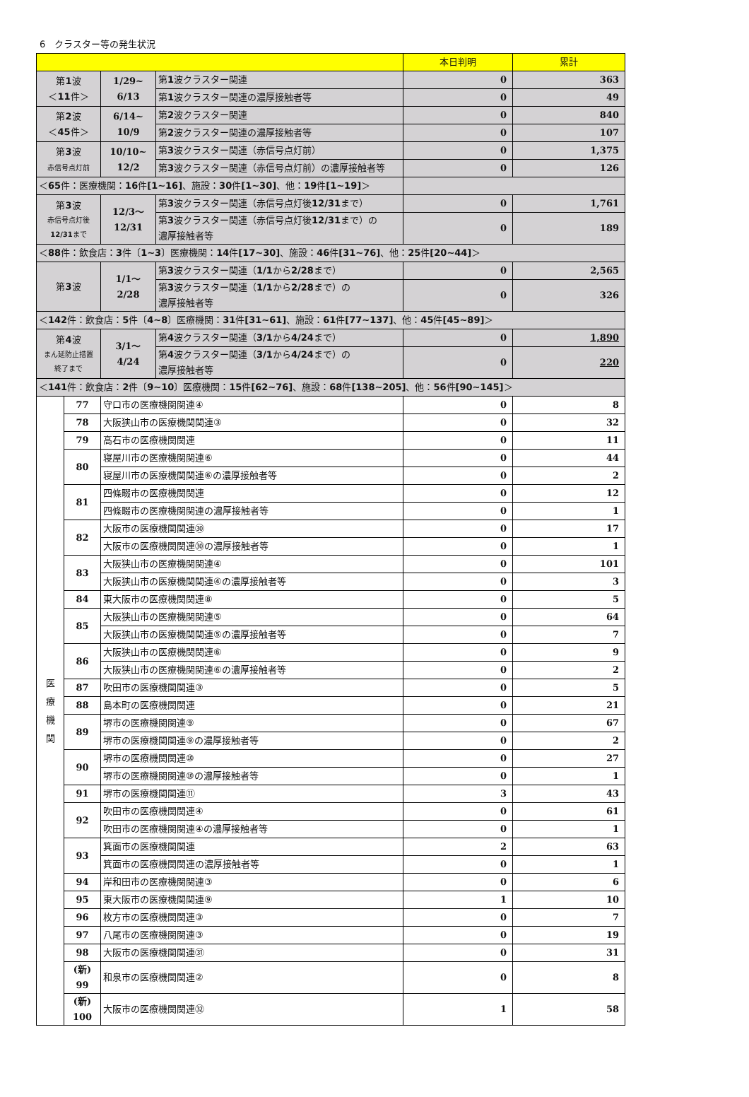6　クラスター等の発生状況
| | | | | 本日判明 | 累計 |
| --- | --- | --- | --- | --- | --- |
| 第 1 波 ＜ 11 件＞ | | 1/29~ 6/13 | 第 1 波クラスター関連 | 0 | 363 |
| | | | 第 1 波クラスター関連の濃厚接触者等 | 0 | 49 |
| 第 2 波 ＜ 45 件＞ | | 6/14~ 10/9 | 第 2 波クラスター関連 | 0 | 840 |
| | | | 第 2 波クラスター関連の濃厚接触者等 | 0 | 107 |
| 第 3 波 赤信号点灯前 | | 10/10~ 12/2 | 第 3 波クラスター関連（赤信号点灯前） | 0 | 1,375 |
| | | | 第 3 波クラスター関連（赤信号点灯前）の濃厚接触者等 | 0 | 126 |
| ＜ 65 件：医療機関： 16 件 [1~16] 、施設： 30 件 [1~30] 、他： 19 件 [1~19] ＞ | | | | | |
| 第 3 波 赤信号点灯後 12/31 まで | | 12/3～ 12/31 | 第 3 波クラスター関連（赤信号点灯後 12/31 まで） | 0 | 1,761 |
| | | | 第 3 波クラスター関連（赤信号点灯後 12/31 まで）の 濃厚接触者等 | 0 | 189 |
| ＜ 88 件：飲食店： 3 件〔 1~3 〕医療機関： 14 件 [17~30] 、施設： 46 件 [31~76] 、他： 25 件 [20~44] ＞ | | | | | |
| 第 3 波 | | 1/1～ 2/28 | 第 3 波クラスター関連（ 1/1 から 2/28 まで） | 0 | 2,565 |
| | | | 第 3 波クラスター関連（ 1/1 から 2/28 まで）の 濃厚接触者等 | 0 | 326 |
| ＜ 142 件：飲食店： 5 件〔 4~8 〕医療機関： 31 件 [31~61] 、施設： 61 件 [77~137] 、他： 45 件 [45~89] ＞ | | | | | |
| 第 4 波 まん延防止措置 終了まで | | 3/1～ 4/24 | 第 4 波クラスター関連（ 3/1 から 4/24 まで） | 0 | 1,890 |
| | | | 第 4 波クラスター関連（ 3/1 から 4/24 まで）の 濃厚接触者等 | 0 | 220 |
| ＜ 141 件：飲食店： 2 件〔 9~10 〕医療機関： 15 件 [62~76] 、施設： 68 件 [138~205] 、他： 56 件 [90~145] ＞ | | | | | |
| 医 療 機 関 | 77 | 守口市の医療機関関連④ | | 0 | 8 |
| | 78 | 大阪狭山市の医療機関関連③ | | 0 | 32 |
| | 79 | 高石市の医療機関関連 | | 0 | 11 |
| | 80 | 寝屋川市の医療機関関連⑥ | | 0 | 44 |
| | | 寝屋川市の医療機関関連⑥の濃厚接触者等 | | 0 | 2 |
| | 81 | 四條畷市の医療機関関連 | | 0 | 12 |
| | | 四條畷市の医療機関関連の濃厚接触者等 | | 0 | 1 |
| | 82 | 大阪市の医療機関関連㉚ | | 0 | 17 |
| | | 大阪市の医療機関関連㉚の濃厚接触者等 | | 0 | 1 |
| | 83 | 大阪狭山市の医療機関関連④ | | 0 | 101 |
| | | 大阪狭山市の医療機関関連④の濃厚接触者等 | | 0 | 3 |
| | 84 | 東大阪市の医療機関関連⑧ | | 0 | 5 |
| | 85 | 大阪狭山市の医療機関関連⑤ | | 0 | 64 |
| | | 大阪狭山市の医療機関関連⑤の濃厚接触者等 | | 0 | 7 |
| | 86 | 大阪狭山市の医療機関関連⑥ | | 0 | 9 |
| | | 大阪狭山市の医療機関関連⑥の濃厚接触者等 | | 0 | 2 |
| | 87 | 吹田市の医療機関関連③ | | 0 | 5 |
| | 88 | 島本町の医療機関関連 | | 0 | 21 |
| | 89 | 堺市の医療機関関連⑨ | | 0 | 67 |
| | | 堺市の医療機関関連⑨の濃厚接触者等 | | 0 | 2 |
| | 90 | 堺市の医療機関関連⑩ | | 0 | 27 |
| | | 堺市の医療機関関連⑩の濃厚接触者等 | | 0 | 1 |
| | 91 | 堺市の医療機関関連⑪ | | 3 | 43 |
| | 92 | 吹田市の医療機関関連④ | | 0 | 61 |
| | | 吹田市の医療機関関連④の濃厚接触者等 | | 0 | 1 |
| | 93 | 箕面市の医療機関関連 | | 2 | 63 |
| | | 箕面市の医療機関関連の濃厚接触者等 | | 0 | 1 |
| | 94 | 岸和田市の医療機関関連③ | | 0 | 6 |
| | 95 | 東大阪市の医療機関関連⑨ | | 1 | 10 |
| | 96 | 枚方市の医療機関関連③ | | 0 | 7 |
| | 97 | 八尾市の医療機関関連③ | | 0 | 19 |
| | 98 | 大阪市の医療機関関連㉛ | | 0 | 31 |
| | (新) 99 | 和泉市の医療機関関連② | | 0 | 8 |
| | (新) 100 | 大阪市の医療機関関連㉜ | | 1 | 58 |